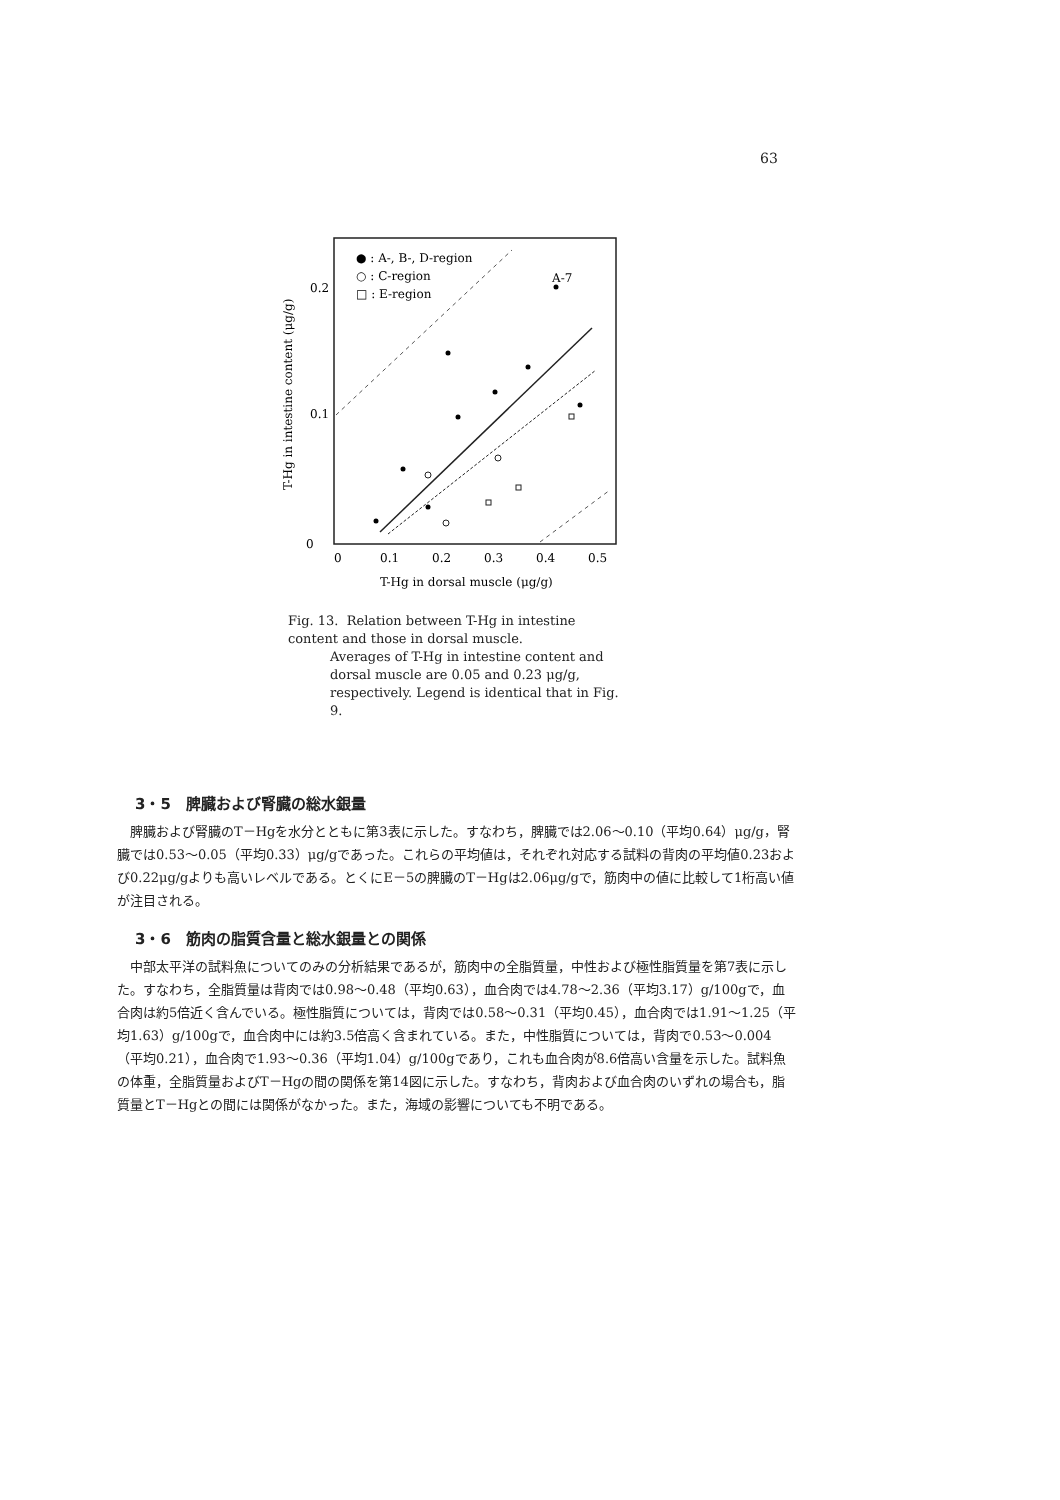63
● : A-, B-, D-region
○ : C-region
□ : E-region
A-7
0.2
0.1
0
0
0.1
0.2
0.3
0.4
0.5
T-Hg in dorsal muscle (μg/g)
T-Hg in intestine content (μg/g)
Fig. 13. Relation between T-Hg in intestine content and those in dorsal muscle.
Averages of T-Hg in intestine content and dorsal muscle are 0.05 and 0.23 μg/g, respectively. Legend is identical that in Fig. 9.
3・5　脾臓および腎臓の総水銀量
脾臓および腎臓のT－Hgを水分とともに第3表に示した。すなわち，脾臓では2.06～0.10（平均0.64）μg/g，腎臓では0.53～0.05（平均0.33）μg/gであった。これらの平均値は，それぞれ対応する試料の背肉の平均値0.23および0.22μg/gよりも高いレベルである。とくにE－5の脾臓のT－Hgは2.06μg/gで，筋肉中の値に比較して1桁高い値が注目される。
3・6　筋肉の脂質含量と総水銀量との関係
中部太平洋の試料魚についてのみの分析結果であるが，筋肉中の全脂質量，中性および極性脂質量を第7表に示した。すなわち，全脂質量は背肉では0.98～0.48（平均0.63），血合肉では4.78～2.36（平均3.17）g/100gで，血合肉は約5倍近く含んでいる。極性脂質については，背肉では0.58～0.31（平均0.45），血合肉では1.91～1.25（平均1.63）g/100gで，血合肉中には約3.5倍高く含まれている。また，中性脂質については，背肉で0.53～0.004（平均0.21），血合肉で1.93～0.36（平均1.04）g/100gであり，これも血合肉が8.6倍高い含量を示した。試料魚の体重，全脂質量およびT－Hgの間の関係を第14図に示した。すなわち，背肉および血合肉のいずれの場合も，脂質量とT－Hgとの間には関係がなかった。また，海域の影響についても不明である。